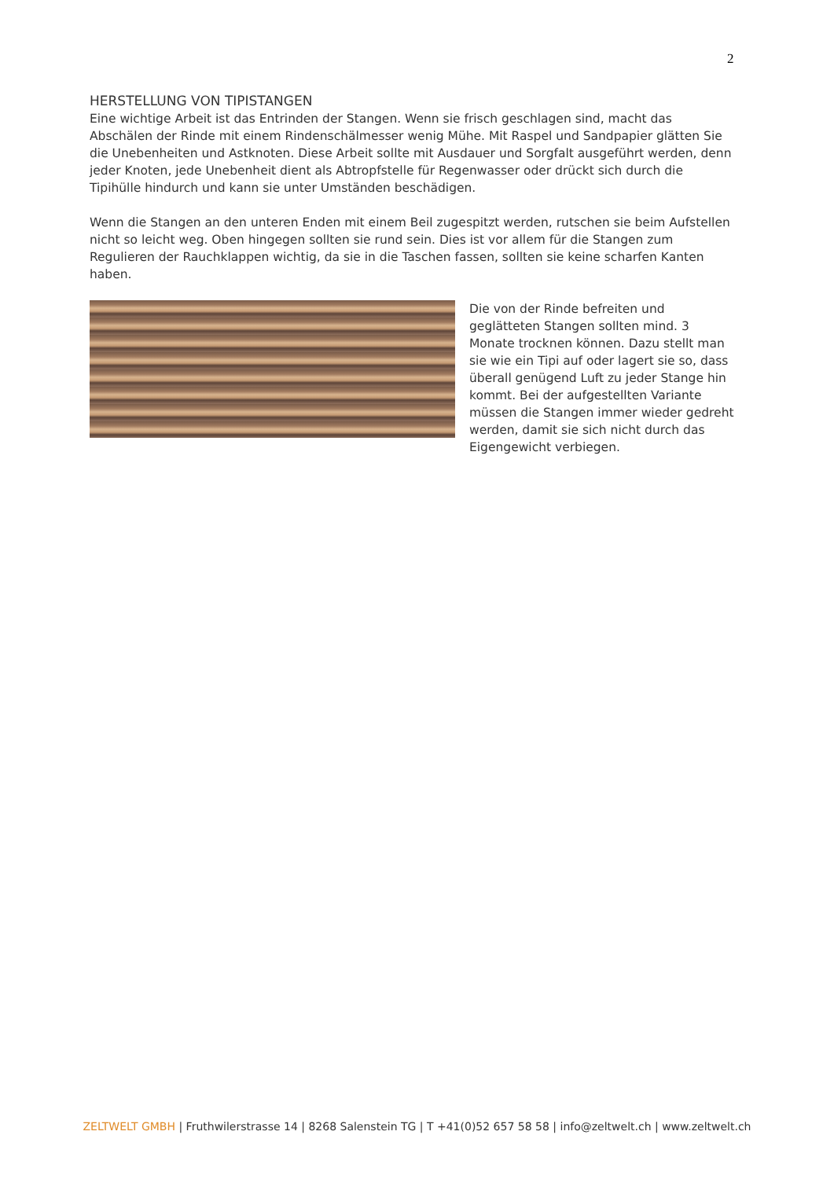2
HERSTELLUNG VON TIPISTANGEN
Eine wichtige Arbeit ist das Entrinden der Stangen. Wenn sie frisch geschlagen sind, macht das Abschälen der Rinde mit einem Rindenschälmesser wenig Mühe. Mit Raspel und Sandpapier glätten Sie die Unebenheiten und Astknoten. Diese Arbeit sollte mit Ausdauer und Sorgfalt ausgeführt werden, denn jeder Knoten, jede Unebenheit dient als Abtropfstelle für Regenwasser oder drückt sich durch die Tipihülle hindurch und kann sie unter Umständen beschädigen.
Wenn die Stangen an den unteren Enden mit einem Beil zugespitzt werden, rutschen sie beim Aufstellen nicht so leicht weg. Oben hingegen sollten sie rund sein. Dies ist vor allem für die Stangen zum Regulieren der Rauchklappen wichtig, da sie in die Taschen fassen, sollten sie keine scharfen Kanten haben.
Die von der Rinde befreiten und geglätteten Stangen sollten mind. 3 Monate trocknen können. Dazu stellt man sie wie ein Tipi auf oder lagert sie so, dass überall genügend Luft zu jeder Stange hin kommt. Bei der aufgestellten Variante müssen die Stangen immer wieder gedreht werden, damit sie sich nicht durch das Eigengewicht verbiegen.
ZELTWELT GMBH | Fruthwilerstrasse 14 | 8268 Salenstein TG | T +41(0)52 657 58 58 | info@zeltwelt.ch | www.zeltwelt.ch